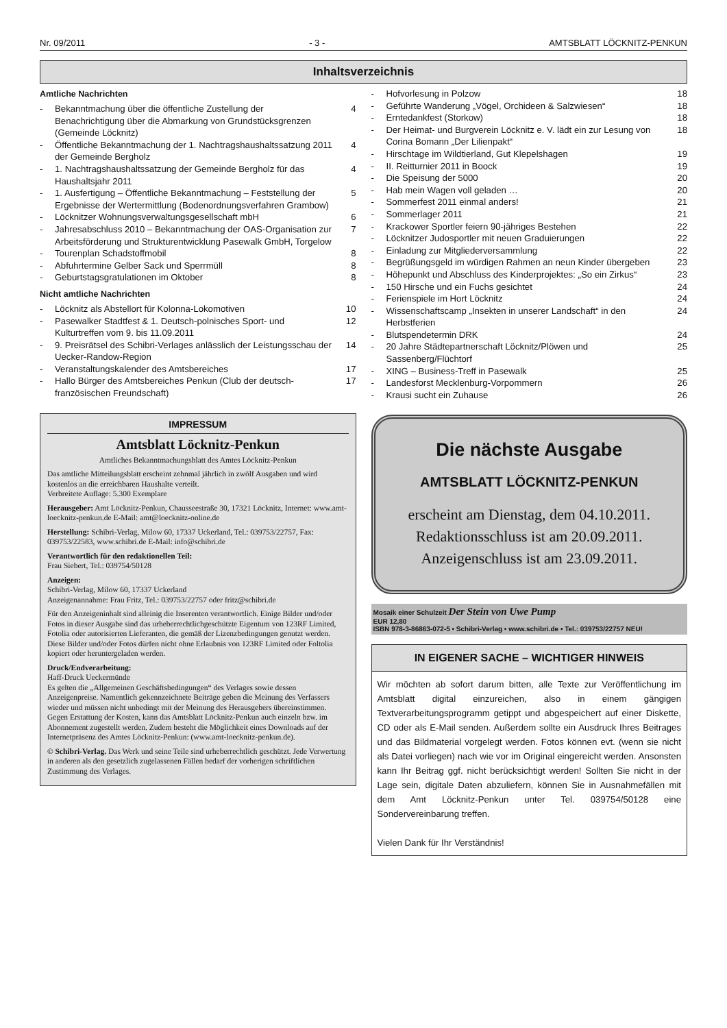Nr. 09/2011 - 3 - AMTSBLATT LÖCKNITZ-PENKUN
Inhaltsverzeichnis
Amtliche Nachrichten
- Bekanntmachung über die öffentliche Zustellung der Benachrichtigung über die Abmarkung von Grundstücksgrenzen (Gemeinde Löcknitz) 4
- Öffentliche Bekanntmachung der 1. Nachtragshaushaltssatzung 2011 der Gemeinde Bergholz 4
- 1. Nachtragshaushaltssatzung der Gemeinde Bergholz für das Haushaltsjahr 2011 4
- 1. Ausfertigung – Öffentliche Bekanntmachung – Feststellung der Ergebnisse der Wertermittlung (Bodenordnungsverfahren Grambow) 5
- Löcknitzer Wohnungsverwaltungsgesellschaft mbH 6
- Jahresabschluss 2010 – Bekanntmachung der OAS-Organisation zur Arbeitsförderung und Strukturentwicklung Pasewalk GmbH, Torgelow 7
- Tourenplan Schadstoffmobil 8
- Abfuhrtermine Gelber Sack und Sperrmüll 8
- Geburtstagsgratulationen im Oktober 8
Nicht amtliche Nachrichten
- Löcknitz als Abstellort für Kolonna-Lokomotiven 10
- Pasewalker Stadtfest & 1. Deutsch-polnisches Sport- und Kulturtreffen vom 9. bis 11.09.2011 12
- 9. Preisrätsel des Schibri-Verlages anlässlich der Leistungsschau der Uecker-Randow-Region 14
- Veranstaltungskalender des Amtsbereiches 17
- Hallo Bürger des Amtsbereiches Penkun (Club der deutsch-französischen Freundschaft) 17
IMPRESSUM
Amtsblatt Löcknitz-Penkun
Amtliches Bekanntmachungsblatt des Amtes Löcknitz-Penkun
Das amtliche Mitteilungsblatt erscheint zehnmal jährlich in zwölf Ausgaben und wird kostenlos an die erreichbaren Haushalte verteilt.
Verbreitete Auflage: 5.300 Exemplare
Herausgeber: Amt Löcknitz-Penkun, Chausseestraße 30, 17321 Löcknitz, Internet: www.amt-loecknitz-penkun.de E-Mail: amt@loecknitz-online.de
Herstellung: Schibri-Verlag, Milow 60, 17337 Uckerland, Tel.: 039753/22757, Fax: 039753/22583, www.schibri.de E-Mail: info@schibri.de
Verantwortlich für den redaktionellen Teil:
Frau Siebert, Tel.: 039754/50128
Anzeigen:
Schibri-Verlag, Milow 60, 17337 Uckerland
Anzeigenannahme: Frau Fritz, Tel.: 039753/22757 oder fritz@schibri.de
Für den Anzeigeninhalt sind alleinig die Inserenten verantwortlich. Einige Bilder und/oder Fotos in dieser Ausgabe sind das urheberrechtlichgeschützte Eigentum von 123RF Limited, Fotolia oder autorisierten Lieferanten, die gemäß der Lizenzbedingungen genutzt werden. Diese Bilder und/oder Fotos dürfen nicht ohne Erlaubnis von 123RF Limited oder Foltolia kopiert oder heruntergeladen werden.
Druck/Endverarbeitung:
Haff-Druck Ueckermünde
Es gelten die „Allgemeinen Geschäftsbedingungen“ des Verlages sowie dessen Anzeigenpreise. Namentlich gekennzeichnete Beiträge geben die Meinung des Verfassers wieder und müssen nicht unbedingt mit der Meinung des Herausgebers übereinstimmen. Gegen Erstattung der Kosten, kann das Amtsblatt Löcknitz-Penkun auch einzeln bzw. im Abonnement zugestellt werden. Zudem besteht die Möglichkeit eines Downloads auf der Internetpräsenz des Amtes Löcknitz-Penkun: (www.amt-loecknitz-penkun.de).
© Schibri-Verlag. Das Werk und seine Teile sind urheberrechtlich geschützt. Jede Verwertung in anderen als den gesetzlich zugelassenen Fällen bedarf der vorherigen schriftlichen Zustimmung des Verlages.
- Hofvorlesung in Polzow 18
- Geführte Wanderung „Vögel, Orchideen & Salzwiesen“18
- Erntedankfest (Storkow) 18
- Der Heimat- und Burgverein Löcknitz e. V. lädt ein zur Lesung von Corina Bomann „Der Lilienpakt“18
- Hirschtage im Wildtierland, Gut Klepelshagen 19
- II. Reitturnier 2011 in Boock 19
- Die Speisung der 5000 20
- Hab mein Wagen voll geladen … 20
- Sommerfest 2011 einmal anders! 21
- Sommerlager 2011 21
- Krackower Sportler feiern 90-jähriges Bestehen 22
- Löcknitzer Judosportler mit neuen Graduierungen 22
- Einladung zur Mitgliederversammlung 22
- Begrüßungsgeld im würdigen Rahmen an neun Kinder übergeben 23
- Höhepunkt und Abschluss des Kinderprojektes: „So ein Zirkus“23
- 150 Hirsche und ein Fuchs gesichtet 24
- Ferienspiele im Hort Löcknitz 24
- Wissenschaftscamp „Insekten in unserer Landschaft“ in den Herbstferien 24
- Blutspendetermin DRK 24
- 20 Jahre Städtepartnerschaft Löcknitz/Plöwen und Sassenberg/Flüchtorf 25
- XING – Business-Treff in Pasewalk 25
- Landesforst Mecklenburg-Vorpommern 26
- Krausi sucht ein Zuhause 26
Die nächste Ausgabe
AMTSBLATT LÖCKNITZ-PENKUN
erscheint am Dienstag, dem 04.10.2011.
Redaktionsschluss ist am 20.09.2011.
Anzeigenschluss ist am 23.09.2011.
Mosaik einer Schulzeit Der Stein von Uwe Pump
EUR 12,80
ISBN 978-3-86863-072-5 • Schibri-Verlag • www.schibri.de • Tel.: 039753/22757 NEU!
IN EIGENER SACHE – WICHTIGER HINWEIS
Wir möchten ab sofort darum bitten, alle Texte zur Veröffentlichung im Amtsblatt digital einzureichen, also in einem gängigen Textverarbeitungsprogramm getippt und abgespeichert auf einer Diskette, CD oder als E-Mail senden. Außerdem sollte ein Ausdruck Ihres Beitrages und das Bildmaterial vorgelegt werden. Fotos können evt. (wenn sie nicht als Datei vorliegen) nach wie vor im Original eingereicht werden. Ansonsten kann Ihr Beitrag ggf. nicht berücksichtigt werden! Sollten Sie nicht in der Lage sein, digitale Daten abzuliefern, können Sie in Ausnahmefällen mit dem Amt Löcknitz-Penkun unter Tel. 039754/50128 eine Sondervereinbarung treffen.
Vielen Dank für Ihr Verständnis!